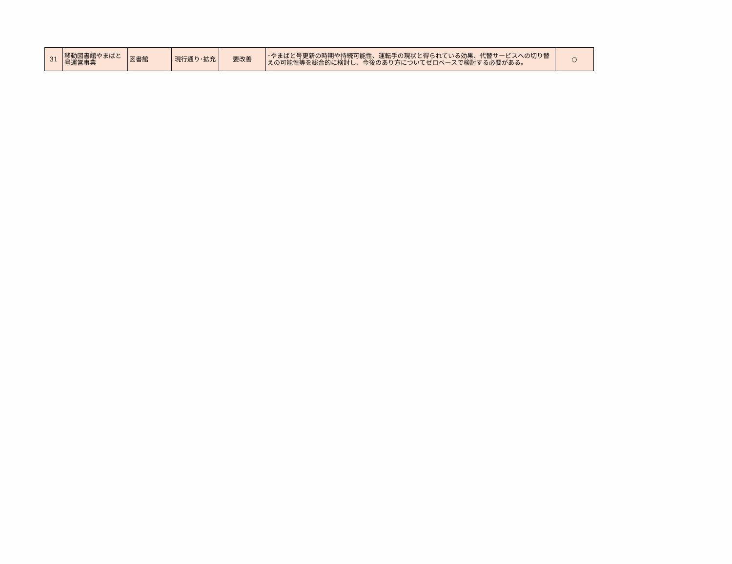| 31 | 移動図書館やまばと号運営事業 | 図書館 | 現行通り･拡充 | 要改善 | ･やまばと号更新の時期や持続可能性、運転手の現状と得られている効果、代替サービスへの切り替えの可能性等を総合的に検討し、今後のあり方についてゼロベースで検討する必要がある。 | ○ |